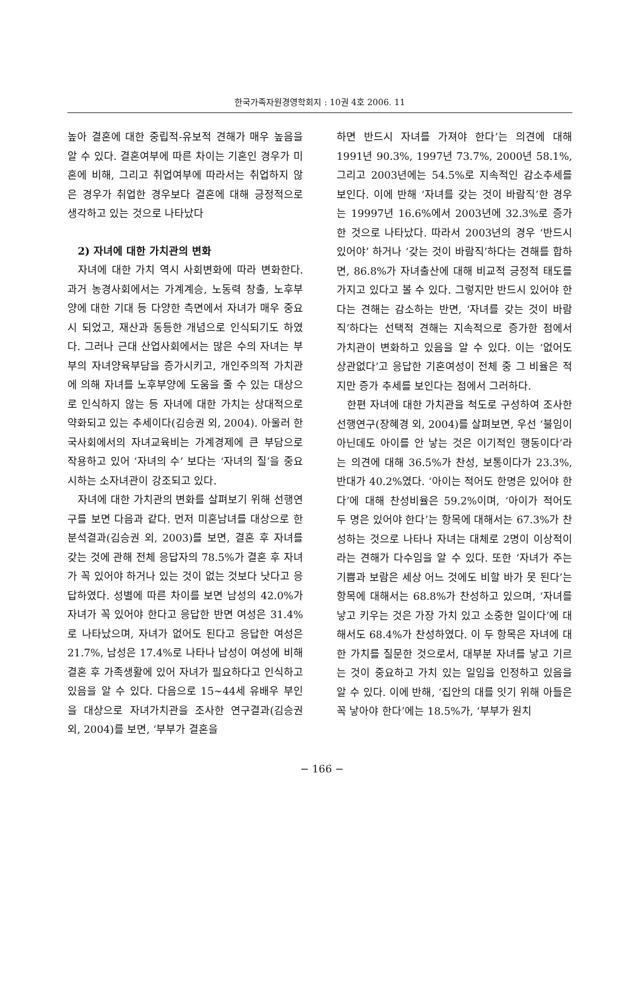한국가족자원경영학회지 : 10권 4호 2006. 11
높아 결혼에 대한 중립적-유보적 견해가 매우 높음을 알 수 있다. 결혼여부에 따른 차이는 기혼인 경우가 미혼에 비해, 그리고 취업여부에 따라서는 취업하지 않은 경우가 취업한 경우보다 결혼에 대해 긍정적으로 생각하고 있는 것으로 나타났다
2) 자녀에 대한 가치관의 변화
자녀에 대한 가치 역시 사회변화에 따라 변화한다. 과거 농경사회에서는 가계계승, 노동력 창출, 노후부양에 대한 기대 등 다양한 측면에서 자녀가 매우 중요시 되었고, 재산과 동등한 개념으로 인식되기도 하였다. 그러나 근대 산업사회에서는 많은 수의 자녀는 부부의 자녀양육부담을 증가시키고, 개인주의적 가치관에 의해 자녀를 노후부양에 도움을 줄 수 있는 대상으로 인식하지 않는 등 자녀에 대한 가치는 상대적으로 약화되고 있는 추세이다(김승권 외, 2004). 아울러 한국사회에서의 자녀교육비는 가계경제에 큰 부담으로 작용하고 있어 ‘자녀의 수’ 보다는 ‘자녀의 질’을 중요시하는 소자녀관이 강조되고 있다.
자녀에 대한 가치관의 변화를 살펴보기 위해 선행연구를 보면 다음과 같다. 먼저 미혼남녀를 대상으로 한 분석결과(김승권 외, 2003)를 보면, 결혼 후 자녀를 갖는 것에 관해 전체 응답자의 78.5%가 결혼 후 자녀가 꼭 있어야 하거나 있는 것이 없는 것보다 낫다고 응답하였다. 성별에 따른 차이를 보면 남성의 42.0%가 자녀가 꼭 있어야 한다고 응답한 반면 여성은 31.4%로 나타났으며, 자녀가 없어도 된다고 응답한 여성은 21.7%, 남성은 17.4%로 나타나 남성이 여성에 비해 결혼 후 가족생활에 있어 자녀가 필요하다고 인식하고 있음을 알 수 있다. 다음으로 15~44세 유배우 부인을 대상으로 자녀가치관을 조사한 연구결과(김승권 외, 2004)를 보면, ‘부부가 결혼을
하면 반드시 자녀를 가져야 한다’는 의견에 대해 1991년 90.3%, 1997년 73.7%, 2000년 58.1%, 그리고 2003년에는 54.5%로 지속적인 감소추세를 보인다. 이에 반해 ‘자녀를 갖는 것이 바람직’한 경우는 19997년 16.6%에서 2003년에 32.3%로 증가한 것으로 나타났다. 따라서 2003년의 경우 ‘반드시 있어야’ 하거나 ‘갖는 것이 바람직’하다는 견해를 합하면, 86.8%가 자녀출산에 대해 비교적 긍정적 태도를 가지고 있다고 볼 수 있다. 그렇지만 반드시 있어야 한다는 견해는 감소하는 반면, ‘자녀를 갖는 것이 바람직’하다는 선택적 견해는 지속적으로 증가한 점에서 가치관이 변화하고 있음을 알 수 있다. 이는 ‘없어도 상관없다’고 응답한 기혼여성이 전체 중 그 비율은 적지만 증가 추세를 보인다는 점에서 그러하다.
한편 자녀에 대한 가치관을 척도로 구성하여 조사한 선행연구(장혜경 외, 2004)를 살펴보면, 우선 ‘불임이 아닌데도 아이를 안 낳는 것은 이기적인 행동이다’라는 의견에 대해 36.5%가 찬성, 보통이다가 23.3%, 반대가 40.2%였다. ‘아이는 적어도 한명은 있어야 한다’에 대해 찬성비율은 59.2%이며, ‘아이가 적어도 두 명은 있어야 한다’는 항목에 대해서는 67.3%가 찬성하는 것으로 나타나 자녀는 대체로 2명이 이상적이라는 견해가 다수임을 알 수 있다. 또한 ‘자녀가 주는 기쁨과 보람은 세상 어느 것에도 비할 바가 못 된다’는 항목에 대해서는 68.8%가 찬성하고 있으며, ‘자녀를 낳고 키우는 것은 가장 가치 있고 소중한 일이다’에 대해서도 68.4%가 찬성하였다. 이 두 항목은 자녀에 대한 가치를 질문한 것으로서, 대부분 자녀를 낳고 기르는 것이 중요하고 가치 있는 일임을 인정하고 있음을 알 수 있다. 이에 반해, ‘집안의 대를 잇기 위해 아들은 꼭 낳아야 한다’에는 18.5%가, ‘부부가 원치
− 166 −